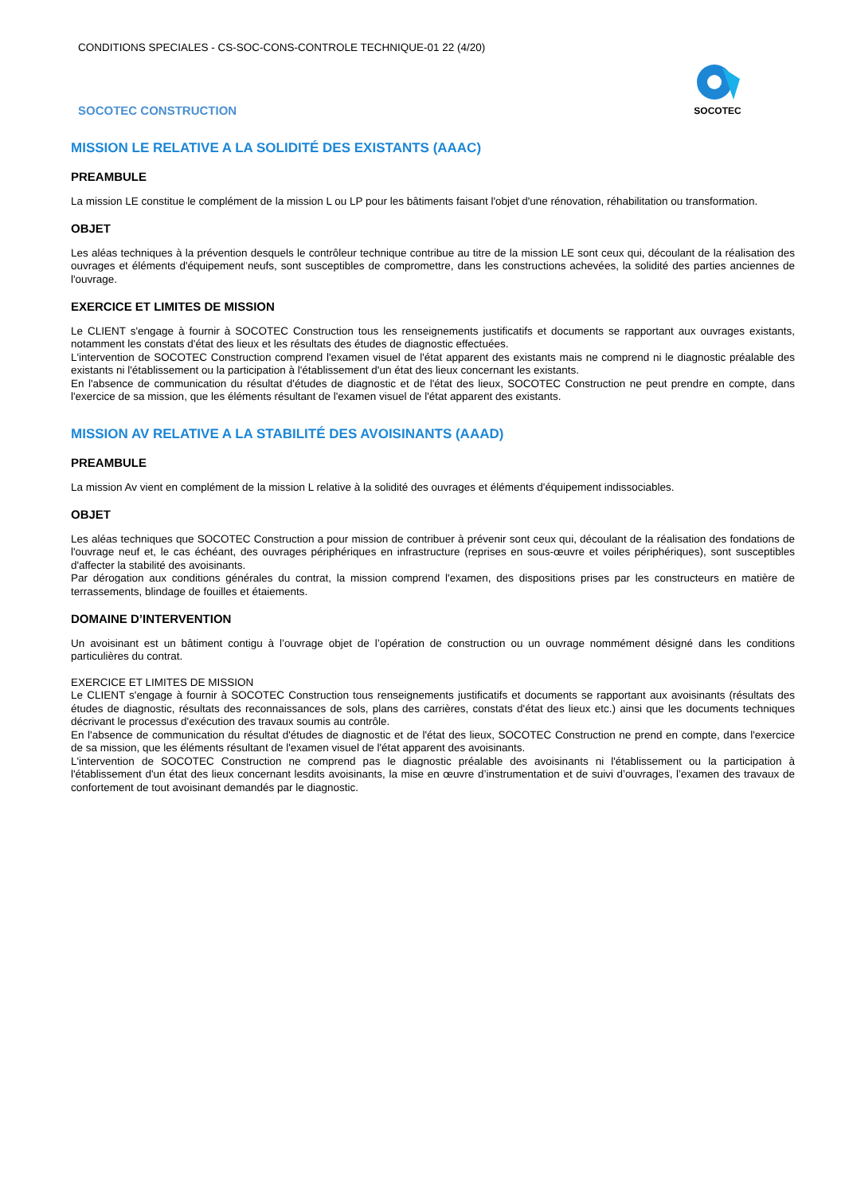CONDITIONS SPECIALES - CS-SOC-CONS-CONTROLE TECHNIQUE-01 22 (4/20)
SOCOTEC CONSTRUCTION
SOCOTEC
MISSION LE RELATIVE A LA SOLIDITÉ DES EXISTANTS (AAAC)
PREAMBULE
La mission LE constitue le complément de la mission L ou LP pour les bâtiments faisant l'objet d'une rénovation, réhabilitation ou transformation.
OBJET
Les aléas techniques à la prévention desquels le contrôleur technique contribue au titre de la mission LE sont ceux qui, découlant de la réalisation des ouvrages et éléments d'équipement neufs, sont susceptibles de compromettre, dans les constructions achevées, la solidité des parties anciennes de l'ouvrage.
EXERCICE ET LIMITES DE MISSION
Le CLIENT s'engage à fournir à SOCOTEC Construction tous les renseignements justificatifs et documents se rapportant aux ouvrages existants, notamment les constats d'état des lieux et les résultats des études de diagnostic effectuées.
L'intervention de SOCOTEC Construction comprend l'examen visuel de l'état apparent des existants mais ne comprend ni le diagnostic préalable des existants ni l'établissement ou la participation à l'établissement d'un état des lieux concernant les existants.
En l'absence de communication du résultat d'études de diagnostic et de l'état des lieux, SOCOTEC Construction ne peut prendre en compte, dans l'exercice de sa mission, que les éléments résultant de l'examen visuel de l'état apparent des existants.
MISSION AV RELATIVE A LA STABILITÉ DES AVOISINANTS (AAAD)
PREAMBULE
La mission Av vient en complément de la mission L relative à la solidité des ouvrages et éléments d'équipement indissociables.
OBJET
Les aléas techniques que SOCOTEC Construction a pour mission de contribuer à prévenir sont ceux qui, découlant de la réalisation des fondations de l'ouvrage neuf et, le cas échéant, des ouvrages périphériques en infrastructure (reprises en sous-œuvre et voiles périphériques), sont susceptibles d'affecter la stabilité des avoisinants.
Par dérogation aux conditions générales du contrat, la mission comprend l'examen, des dispositions prises par les constructeurs en matière de terrassements, blindage de fouilles et étaiements.
DOMAINE D’INTERVENTION
Un avoisinant est un bâtiment contigu à l’ouvrage objet de l’opération de construction ou un ouvrage nommément désigné dans les conditions particulières du contrat.
EXERCICE ET LIMITES DE MISSION
Le CLIENT s'engage à fournir à SOCOTEC Construction tous renseignements justificatifs et documents se rapportant aux avoisinants (résultats des études de diagnostic, résultats des reconnaissances de sols, plans des carrières, constats d'état des lieux etc.) ainsi que les documents techniques décrivant le processus d'exécution des travaux soumis au contrôle.
En l'absence de communication du résultat d'études de diagnostic et de l'état des lieux, SOCOTEC Construction ne prend en compte, dans l'exercice de sa mission, que les éléments résultant de l'examen visuel de l'état apparent des avoisinants.
L'intervention de SOCOTEC Construction ne comprend pas le diagnostic préalable des avoisinants ni l'établissement ou la participation à l'établissement d'un état des lieux concernant lesdits avoisinants, la mise en œuvre d’instrumentation et de suivi d’ouvrages, l’examen des travaux de confortement de tout avoisinant demandés par le diagnostic.